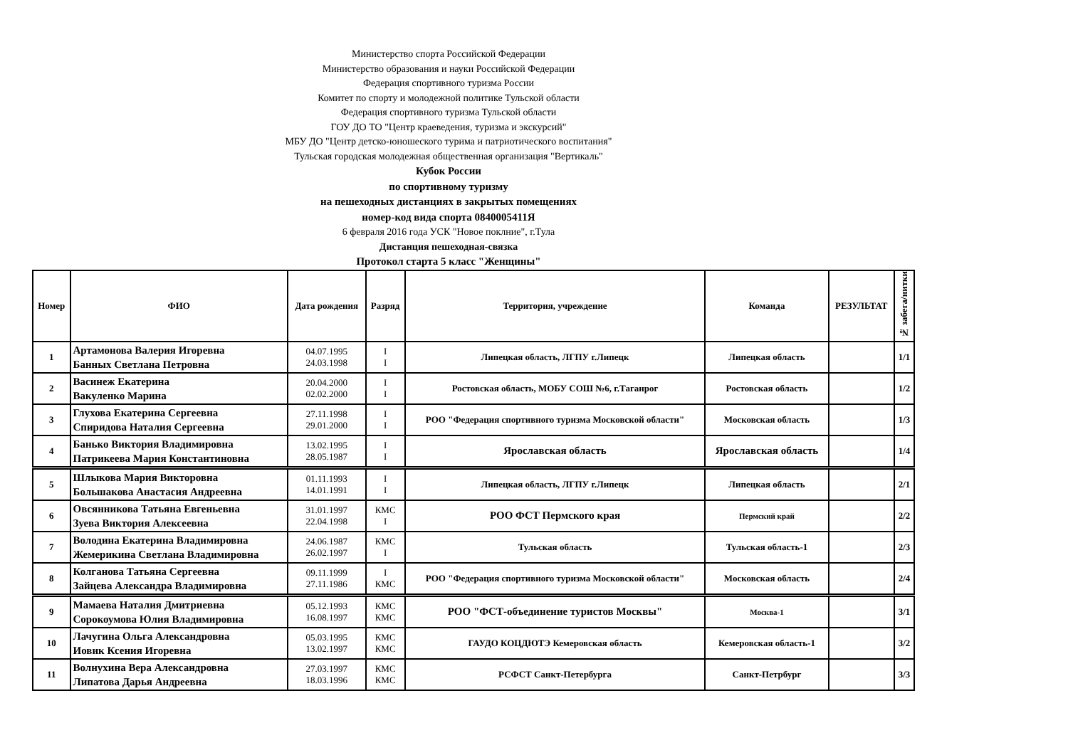Министерство спорта Российской Федерации
Министерство образования и науки Российской Федерации
Федерация спортивного туризма России
Комитет по спорту и молодежной политике Тульской области
Федерация спортивного туризма Тульской области
ГОУ ДО ТО "Центр краеведения, туризма и экскурсий"
МБУ ДО "Центр детско-юношеского турима и патриотического воспитания"
Тульская городская молодежная общественная организация "Вертикаль"
Кубок России
по спортивному туризму
на пешеходных дистанциях в закрытых помещениях
номер-код вида спорта 0840005411Я
6 февраля 2016 года УСК "Новое поклние", г.Тула
Дистанция пешеходная-связка
Протокол старта 5 класс "Женщины"
| Номер | ФИО | Дата рождения | Разряд | Территория, учреждение | Команда | РЕЗУЛЬТАТ | № забега/нитки |
| --- | --- | --- | --- | --- | --- | --- | --- |
| 1 | Артамонова Валерия Игоревна Банных Светлана Петровна | 04.07.1995 24.03.1998 | I I | Липецкая область, ЛГПУ г.Липецк | Липецкая область | | 1/1 |
| 2 | Васинеж Екатерина Вакуленко Марина | 20.04.2000 02.02.2000 | I I | Ростовская область, МОБУ СОШ №6, г.Таганрог | Ростовская область | | 1/2 |
| 3 | Глухова Екатерина Сергеевна Спиридова Наталия Сергеевна | 27.11.1998 29.01.2000 | I I | РОО "Федерация спортивного туризма Московской области" | Московская область | | 1/3 |
| 4 | Банько Виктория Владимировна Патрикеева Мария Константиновна | 13.02.1995 28.05.1987 | I I | Ярославская область | Ярославская область | | 1/4 |
| 5 | Шлыкова Мария Викторовна Большакова Анастасия Андреевна | 01.11.1993 14.01.1991 | I I | Липецкая область, ЛГПУ г.Липецк | Липецкая область | | 2/1 |
| 6 | Овсянникова Татьяна Евгеньевна Зуева Виктория Алексеевна | 31.01.1997 22.04.1998 | КМС I | РОО ФСТ Пермского края | Пермский край | | 2/2 |
| 7 | Володина Екатерина Владимировна Жемерикина Светлана Владимировна | 24.06.1987 26.02.1997 | КМС I | Тульская область | Тульская область-1 | | 2/3 |
| 8 | Колганова Татьяна Сергеевна Зайцева Александра Владимировна | 09.11.1999 27.11.1986 | I КМС | РОО "Федерация спортивного туризма Московской области" | Московская область | | 2/4 |
| 9 | Мамаева Наталия Дмитриевна Сорокоумова Юлия Владимировна | 05.12.1993 16.08.1997 | КМС КМС | РОО "ФСТ-объединение туристов Москвы" | Москва-1 | | 3/1 |
| 10 | Лачугина Ольга Александровна Иовик Ксения Игоревна | 05.03.1995 13.02.1997 | КМС КМС | ГАУДО КОЦДЮТЭ Кемеровская область | Кемеровская область-1 | | 3/2 |
| 11 | Волнухина Вера Александровна Липатова Дарья Андреевна | 27.03.1997 18.03.1996 | КМС КМС | РСФСТ Санкт-Петербурга | Санкт-Петрбург | | 3/3 |